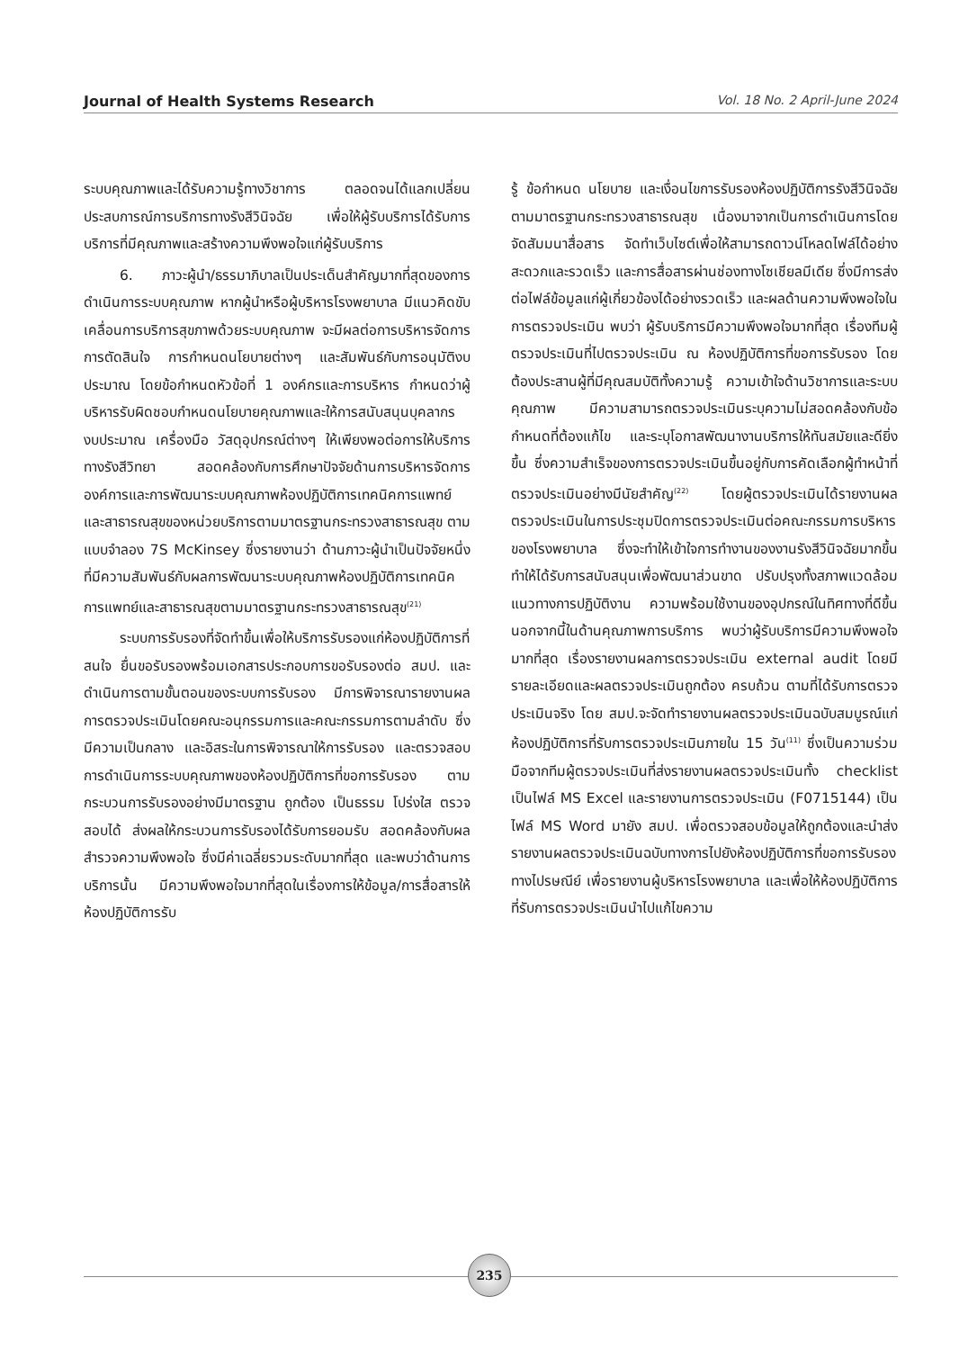Journal of Health Systems Research Vol. 18 No. 2 April-June 2024
ระบบคุณภาพและได้รับความรู้ทางวิชาการ ตลอดจนได้แลกเปลี่ยนประสบการณ์การบริการทางรังสีวินิจฉัย เพื่อให้ผู้รับบริการได้รับการบริการที่มีคุณภาพและสร้างความพึงพอใจแก่ผู้รับบริการ
6. ภาวะผู้นำ/ธรรมาภิบาลเป็นประเด็นสำคัญมากที่สุดของการดำเนินการระบบคุณภาพ หากผู้นำหรือผู้บริหารโรงพยาบาล มีแนวคิดขับเคลื่อนการบริการสุขภาพด้วยระบบคุณภาพ จะมีผลต่อการบริหารจัดการ การตัดสินใจ การกำหนดนโยบายต่างๆ และสัมพันธ์กับการอนุมัติงบประมาณ โดยข้อกำหนดหัวข้อที่ 1 องค์กรและการบริหาร กำหนดว่าผู้บริหารรับผิดชอบกำหนดนโยบายคุณภาพและให้การสนับสนุนบุคลากร งบประมาณ เครื่องมือ วัสดุอุปกรณ์ต่างๆ ให้เพียงพอต่อการให้บริการทางรังสีวิทยา สอดคล้องกับการศึกษาปัจจัยด้านการบริหารจัดการองค์การและการพัฒนาระบบคุณภาพห้องปฏิบัติการเทคนิคการแพทย์และสาธารณสุขของหน่วยบริการตามมาตรฐานกระทรวงสาธารณสุข ตามแบบจำลอง 7S McKinsey ซึ่งรายงานว่า ด้านภาวะผู้นำเป็นปัจจัยหนึ่งที่มีความสัมพันธ์กับผลการพัฒนาระบบคุณภาพห้องปฏิบัติการเทคนิคการแพทย์และสาธารณสุขตามมาตรฐานกระทรวงสาธารณสุข<sup>(21)</sup>
ระบบการรับรองที่จัดทำขึ้นเพื่อให้บริการรับรองแก่ห้องปฏิบัติการที่สนใจ ยื่นขอรับรองพร้อมเอกสารประกอบการขอรับรองต่อ สมป. และดำเนินการตามขั้นตอนของระบบการรับรอง มีการพิจารณารายงานผลการตรวจประเมินโดยคณะอนุกรรมการและคณะกรรมการตามลำดับ ซึ่งมีความเป็นกลาง และอิสระในการพิจารณาให้การรับรอง และตรวจสอบการดำเนินการระบบคุณภาพของห้องปฏิบัติการที่ขอการรับรอง ตามกระบวนการรับรองอย่างมีมาตรฐาน ถูกต้อง เป็นธรรม โปร่งใส ตรวจสอบได้ ส่งผลให้กระบวนการรับรองได้รับการยอมรับ สอดคล้องกับผลสำรวจความพึงพอใจ ซึ่งมีค่าเฉลี่ยรวมระดับมากที่สุด และพบว่าด้านการบริการนั้น มีความพึงพอใจมากที่สุดในเรื่องการให้ข้อมูล/การสื่อสารให้ห้องปฏิบัติการรับ
รู้ ข้อกำหนด นโยบาย และเงื่อนไขการรับรองห้องปฏิบัติการรังสีวินิจฉัย ตามมาตรฐานกระทรวงสาธารณสุข เนื่องมาจากเป็นการดำเนินการโดยจัดสัมมนาสื่อสาร จัดทำเว็บไซต์เพื่อให้สามารถดาวน์โหลดไฟล์ได้อย่างสะดวกและรวดเร็ว และการสื่อสารผ่านช่องทางโซเชียลมีเดีย ซึ่งมีการส่งต่อไฟล์ข้อมูลแก่ผู้เกี่ยวข้องได้อย่างรวดเร็ว และผลด้านความพึงพอใจในการตรวจประเมิน พบว่า ผู้รับบริการมีความพึงพอใจมากที่สุด เรื่องทีมผู้ตรวจประเมินที่ไปตรวจประเมิน ณ ห้องปฏิบัติการที่ขอการรับรอง โดยต้องประสานผู้ที่มีคุณสมบัติทั้งความรู้ ความเข้าใจด้านวิชาการและระบบคุณภาพ มีความสามารถตรวจประเมินระบุความไม่สอดคล้องกับข้อกำหนดที่ต้องแก้ไข และระบุโอกาสพัฒนางานบริการให้ทันสมัยและดียิ่งขึ้น ซึ่งความสำเร็จของการตรวจประเมินขึ้นอยู่กับการคัดเลือกผู้ทำหน้าที่ตรวจประเมินอย่างมีนัยสำคัญ<sup>(22)</sup> โดยผู้ตรวจประเมินได้รายงานผลตรวจประเมินในการประชุมปิดการตรวจประเมินต่อคณะกรรมการบริหารของโรงพยาบาล ซึ่งจะทำให้เข้าใจการทำงานของงานรังสีวินิจฉัยมากขึ้น ทำให้ได้รับการสนับสนุนเพื่อพัฒนาส่วนขาด ปรับปรุงทั้งสภาพแวดล้อม แนวทางการปฏิบัติงาน ความพร้อมใช้งานของอุปกรณ์ในทิศทางที่ดีขึ้น นอกจากนี้ในด้านคุณภาพการบริการ พบว่าผู้รับบริการมีความพึงพอใจมากที่สุด เรื่องรายงานผลการตรวจประเมิน external audit โดยมีรายละเอียดและผลตรวจประเมินถูกต้อง ครบถ้วน ตามที่ได้รับการตรวจประเมินจริง โดย สมป.จะจัดทำรายงานผลตรวจประเมินฉบับสมบูรณ์แก่ห้องปฏิบัติการที่รับการตรวจประเมินภายใน 15 วัน<sup>(11)</sup> ซึ่งเป็นความร่วมมือจากทีมผู้ตรวจประเมินที่ส่งรายงานผลตรวจประเมินทั้ง checklist เป็นไฟล์ MS Excel และรายงานการตรวจประเมิน (F0715144) เป็นไฟล์ MS Word มายัง สมป. เพื่อตรวจสอบข้อมูลให้ถูกต้องและนำส่งรายงานผลตรวจประเมินฉบับทางการไปยังห้องปฏิบัติการที่ขอการรับรองทางไปรษณีย์ เพื่อรายงานผู้บริหารโรงพยาบาล และเพื่อให้ห้องปฏิบัติการที่รับการตรวจประเมินนำไปแก้ไขความ
235